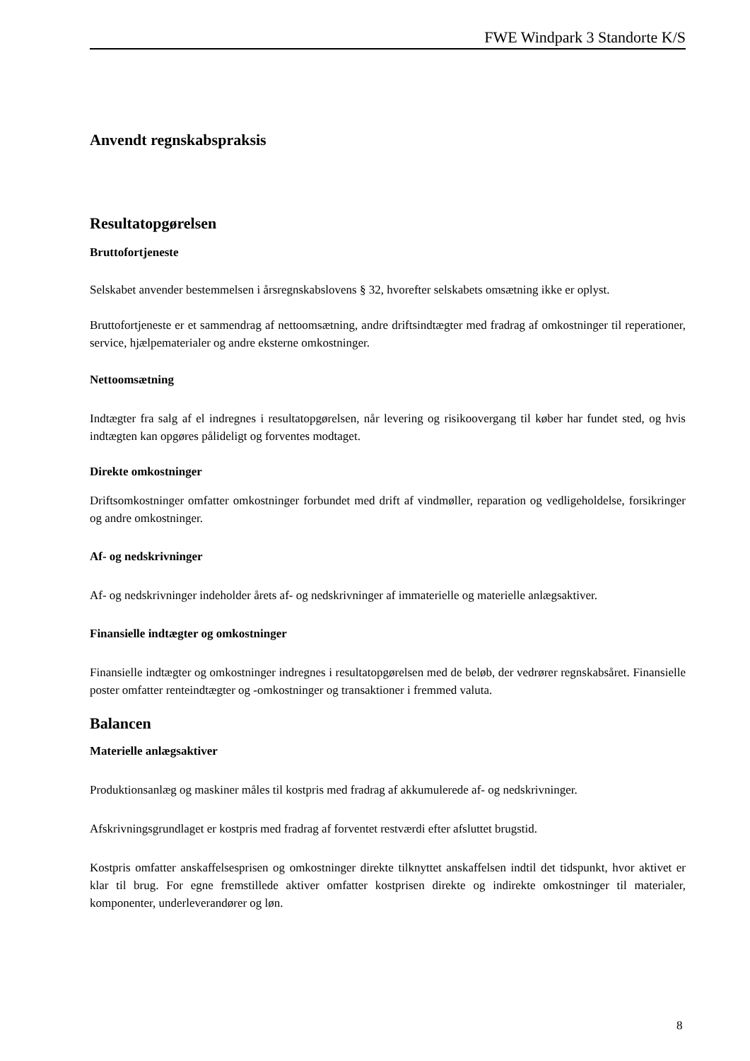FWE Windpark 3 Standorte K/S
Anvendt regnskabspraksis
Resultatopgørelsen
Bruttofortjeneste
Selskabet anvender bestemmelsen i årsregnskabslovens § 32, hvorefter selskabets omsætning ikke er oplyst.
Bruttofortjeneste er et sammendrag af nettoomsætning, andre driftsindtægter med fradrag af omkostninger til reperationer, service, hjælpematerialer og andre eksterne omkostninger.
Nettoomsætning
Indtægter fra salg af el indregnes i resultatopgørelsen, når levering og risikoovergang til køber har fundet sted, og hvis indtægten kan opgøres pålideligt og forventes modtaget.
Direkte omkostninger
Driftsomkostninger omfatter omkostninger forbundet med drift af vindmøller, reparation og vedligeholdelse, forsikringer og andre omkostninger.
Af- og nedskrivninger
Af- og nedskrivninger indeholder årets af- og nedskrivninger af immaterielle og materielle anlægsaktiver.
Finansielle indtægter og omkostninger
Finansielle indtægter og omkostninger indregnes i resultatopgørelsen med de beløb, der vedrører regnskabsåret. Finansielle poster omfatter renteindtægter og -omkostninger og transaktioner i fremmed valuta.
Balancen
Materielle anlægsaktiver
Produktionsanlæg og maskiner måles til kostpris med fradrag af akkumulerede af- og nedskrivninger.
Afskrivningsgrundlaget er kostpris med fradrag af forventet restværdi efter afsluttet brugstid.
Kostpris omfatter anskaffelsesprisen og omkostninger direkte tilknyttet anskaffelsen indtil det tidspunkt, hvor aktivet er klar til brug. For egne fremstillede aktiver omfatter kostprisen direkte og indirekte omkostninger til materialer, komponenter, underleverandører og løn.
8